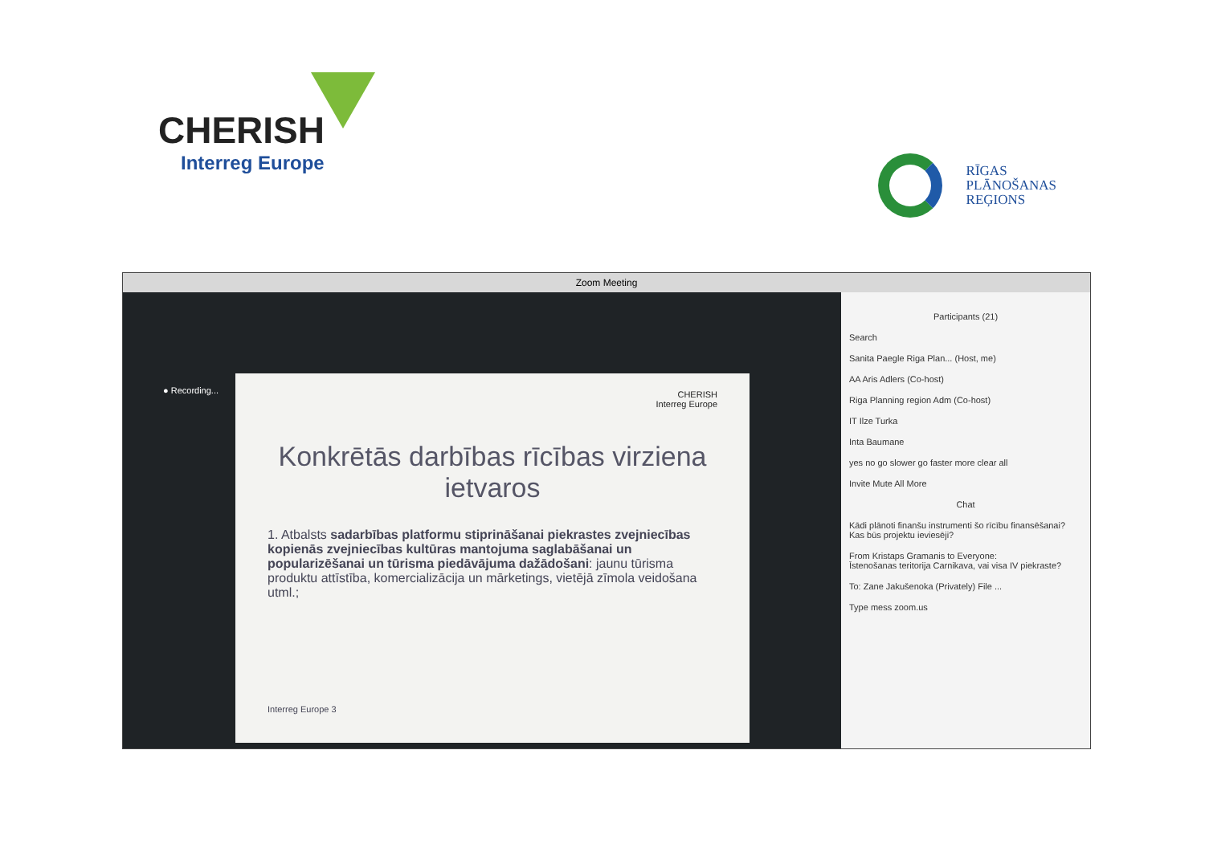CHERISH
Interreg Europe
RĪGAS
PLĀNOŠANAS
REĢIONS
Zoom Meeting
● Recording...
CHERISH
Interreg Europe
Konkrētās darbības rīcības virziena ietvaros
1. Atbalsts sadarbības platformu stiprināšanai piekrastes zvejniecības kopienās zvejniecības kultūras mantojuma saglabāšanai un popularizēšanai un tūrisma piedāvājuma dažādošani: jaunu tūrisma produktu attīstība, komercializācija un mārketings, vietējā zīmola veidošana utml.;
Interreg Europe 3
Participants (21)
Search
Sanita Paegle Riga Plan... (Host, me)
AA Aris Adlers (Co-host)
Riga Planning region Adm (Co-host)
IT Ilze Turka
Inta Baumane
yes no go slower go faster more clear all
Invite Mute All More
Chat
Kādi plānoti finanšu instrumenti šo rīcību finansēšanai? Kas būs projektu ieviesēji?
From Kristaps Gramanis to Everyone:
Īstenošanas teritorija Carnikava, vai visa IV piekraste?
To: Zane Jakušenoka (Privately) File ...
Type mess zoom.us